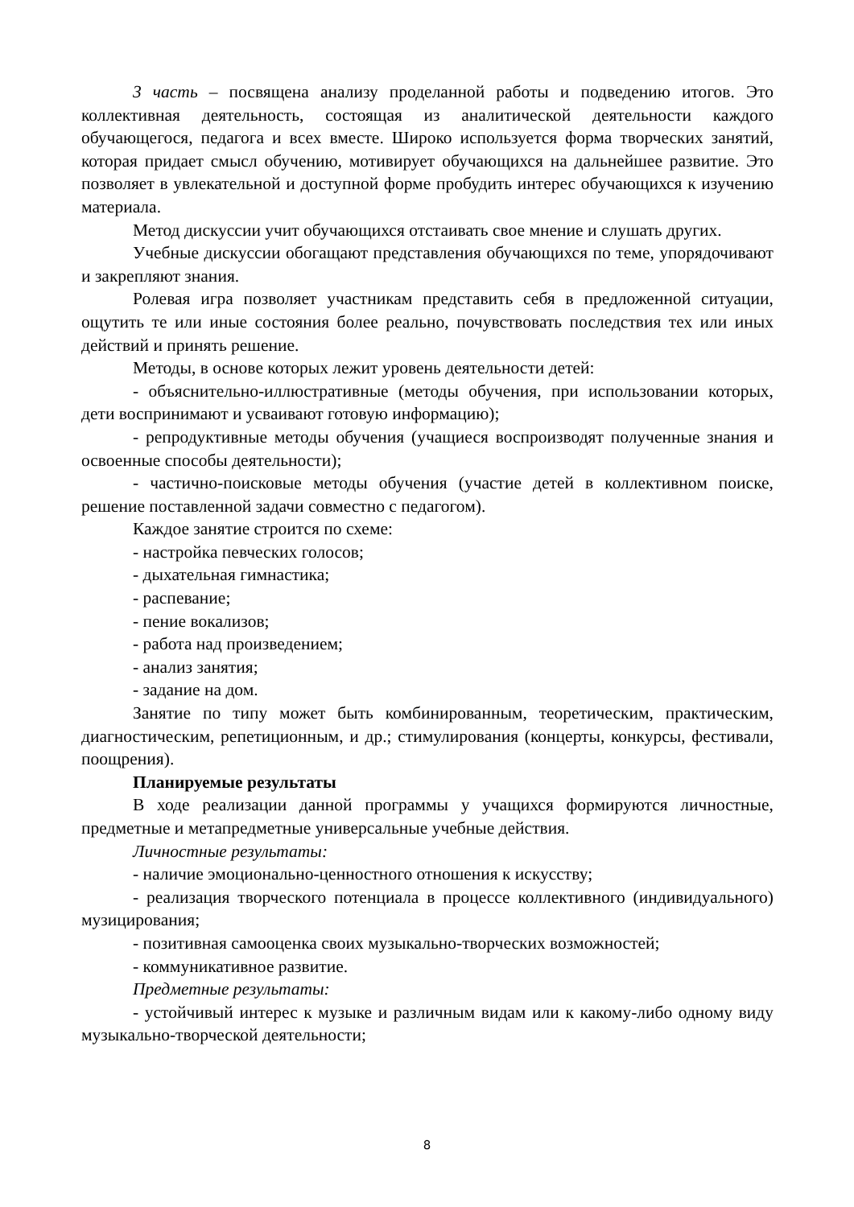3 часть – посвящена анализу проделанной работы и подведению итогов. Это коллективная деятельность, состоящая из аналитической деятельности каждого обучающегося, педагога и всех вместе. Широко используется форма творческих занятий, которая придает смысл обучению, мотивирует обучающихся на дальнейшее развитие. Это позволяет в увлекательной и доступной форме пробудить интерес обучающихся к изучению материала.
Метод дискуссии учит обучающихся отстаивать свое мнение и слушать других.
Учебные дискуссии обогащают представления обучающихся по теме, упорядочивают и закрепляют знания.
Ролевая игра позволяет участникам представить себя в предложенной ситуации, ощутить те или иные состояния более реально, почувствовать последствия тех или иных действий и принять решение.
Методы, в основе которых лежит уровень деятельности детей:
- объяснительно-иллюстративные (методы обучения, при использовании которых, дети воспринимают и усваивают готовую информацию);
- репродуктивные методы обучения (учащиеся воспроизводят полученные знания и освоенные способы деятельности);
- частично-поисковые методы обучения (участие детей в коллективном поиске, решение поставленной задачи совместно с педагогом).
Каждое занятие строится по схеме:
- настройка певческих голосов;
- дыхательная гимнастика;
- распевание;
- пение вокализов;
- работа над произведением;
- анализ занятия;
- задание на дом.
Занятие по типу может быть комбинированным, теоретическим, практическим, диагностическим, репетиционным, и др.; стимулирования (концерты, конкурсы, фестивали, поощрения).
Планируемые результаты
В ходе реализации данной программы у учащихся формируются личностные, предметные и метапредметные универсальные учебные действия.
Личностные результаты:
- наличие эмоционально-ценностного отношения к искусству;
- реализация творческого потенциала в процессе коллективного (индивидуального) музицирования;
- позитивная самооценка своих музыкально-творческих возможностей;
- коммуникативное развитие.
Предметные результаты:
- устойчивый интерес к музыке и различным видам или к какому-либо одному виду музыкально-творческой деятельности;
8